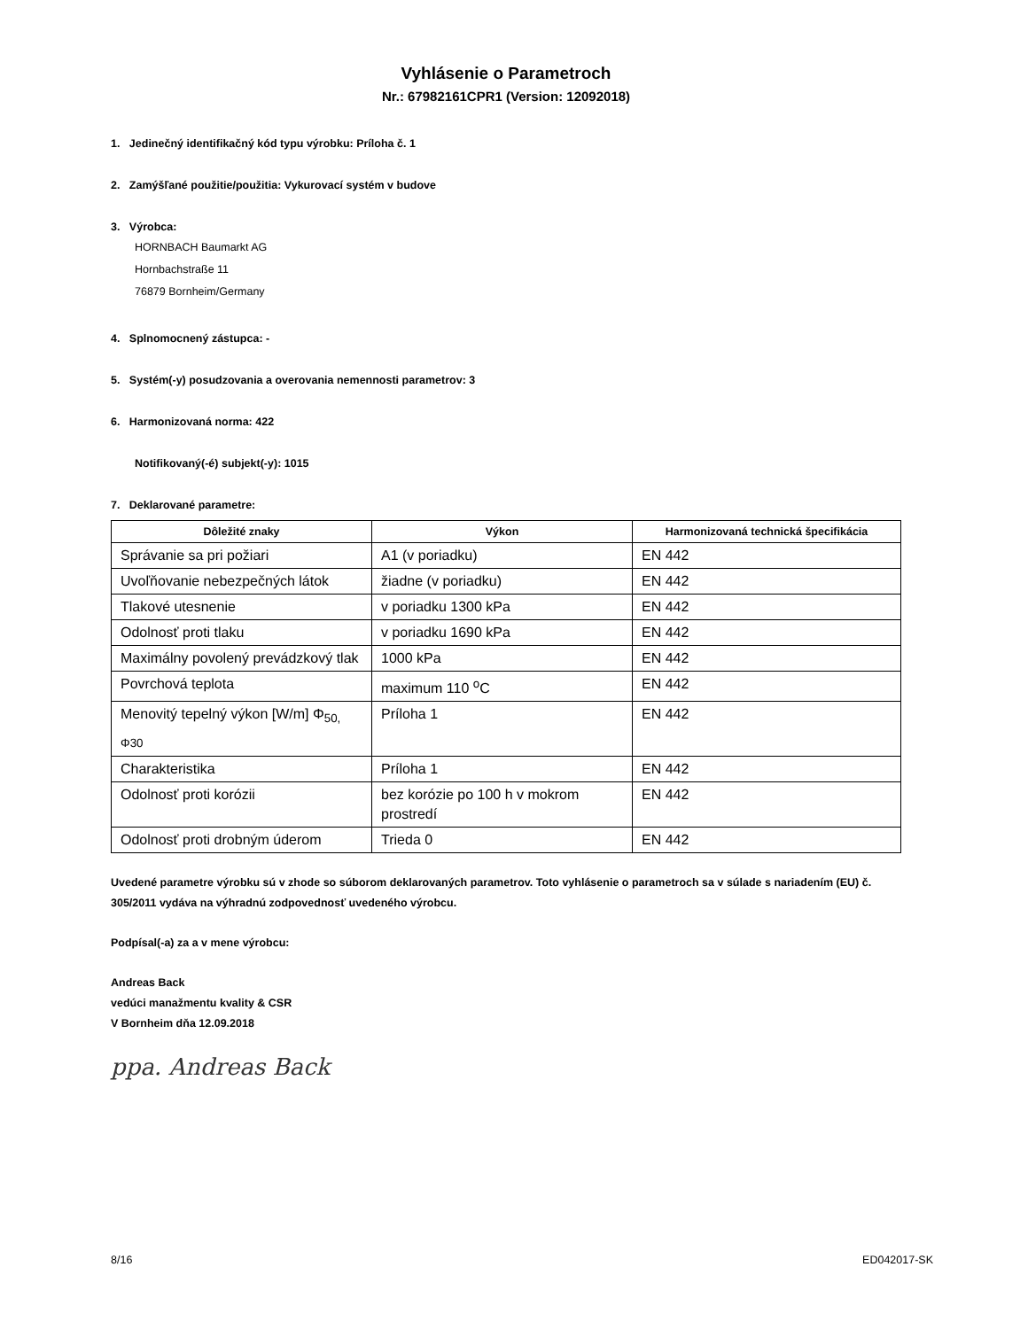Vyhlásenie o Parametroch
Nr.: 67982161CPR1 (Version: 12092018)
1. Jedinečný identifikačný kód typu výrobku: Príloha č. 1
2. Zamýšľané použitie/použitia: Vykurovací systém v budove
3. Výrobca:
HORNBACH Baumarkt AG
Hornbachstraße 11
76879 Bornheim/Germany
4. Splnomocnený zástupca: -
5. Systém(-y) posudzovania a overovania nemennosti parametrov: 3
6. Harmonizovaná norma: 422
Notifikovaný(-é) subjekt(-y): 1015
7. Deklarované parametre:
| Dôležité znaky | Výkon | Harmonizovaná technická špecifikácia |
| --- | --- | --- |
| Správanie sa pri požiari | A1 (v poriadku) | EN 442 |
| Uvoľňovanie nebezpečných látok | žiadne (v poriadku) | EN 442 |
| Tlakové utesnenie | v poriadku 1300 kPa | EN 442 |
| Odolnosť proti tlaku | v poriadku 1690 kPa | EN 442 |
| Maximálny povolený prevádzkový tlak | 1000 kPa | EN 442 |
| Povrchová teplota | maximum 110 <sup>o</sup>C | EN 442 |
| Menovitý tepelný výkon [W/m] Φ<sub>50,</sub> <sub>Φ30</sub> | Príloha 1 | EN 442 |
| Charakteristika | Príloha 1 | EN 442 |
| Odolnosť proti korózii | bez korózie po 100 h v mokrom prostredí | EN 442 |
| Odolnosť proti drobným úderom | Trieda 0 | EN 442 |
Uvedené parametre výrobku sú v zhode so súborom deklarovaných parametrov. Toto vyhlásenie o parametroch sa v súlade s nariadením (EU) č. 305/2011 vydáva na výhradnú zodpovednosť uvedeného výrobcu.
Podpísal(-a) za a v mene výrobcu:
Andreas Back
vedúci manažmentu kvality & CSR
V Bornheim dňa 12.09.2018
ppa. Andreas Back
8/16 ED042017-SK